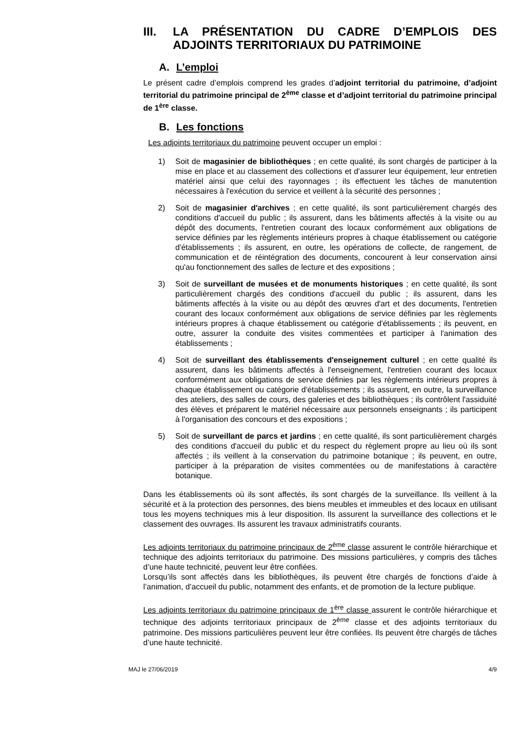III. LA PRÉSENTATION DU CADRE D’EMPLOIS DES ADJOINTS TERRITORIAUX DU PATRIMOINE
A. L’emploi
Le présent cadre d’emplois comprend les grades d’adjoint territorial du patrimoine, d’adjoint territorial du patrimoine principal de 2<sup>ème</sup> classe et d’adjoint territorial du patrimoine principal de 1<sup>ère</sup> classe.
B. Les fonctions
Les adjoints territoriaux du patrimoine peuvent occuper un emploi :
1) Soit de magasinier de bibliothèques ; en cette qualité, ils sont chargés de participer à la mise en place et au classement des collections et d'assurer leur équipement, leur entretien matériel ainsi que celui des rayonnages ; ils effectuent les tâches de manutention nécessaires à l'exécution du service et veillent à la sécurité des personnes ;
2) Soit de magasinier d'archives ; en cette qualité, ils sont particulièrement chargés des conditions d'accueil du public ; ils assurent, dans les bâtiments affectés à la visite ou au dépôt des documents, l'entretien courant des locaux conformément aux obligations de service définies par les règlements intérieurs propres à chaque établissement ou catégorie d'établissements ; ils assurent, en outre, les opérations de collecte, de rangement, de communication et de réintégration des documents, concourent à leur conservation ainsi qu'au fonctionnement des salles de lecture et des expositions ;
3) Soit de surveillant de musées et de monuments historiques ; en cette qualité, ils sont particulièrement chargés des conditions d'accueil du public ; ils assurent, dans les bâtiments affectés à la visite ou au dépôt des œuvres d'art et des documents, l'entretien courant des locaux conformément aux obligations de service définies par les règlements intérieurs propres à chaque établissement ou catégorie d'établissements ; ils peuvent, en outre, assurer la conduite des visites commentées et participer à l'animation des établissements ;
4) Soit de surveillant des établissements d'enseignement culturel ; en cette qualité ils assurent, dans les bâtiments affectés à l'enseignement, l'entretien courant des locaux conformément aux obligations de service définies par les règlements intérieurs propres à chaque établissement ou catégorie d'établissements ; ils assurent, en outre, la surveillance des ateliers, des salles de cours, des galeries et des bibliothèques ; ils contrôlent l'assiduité des élèves et préparent le matériel nécessaire aux personnels enseignants ; ils participent à l'organisation des concours et des expositions ;
5) Soit de surveillant de parcs et jardins ; en cette qualité, ils sont particulièrement chargés des conditions d'accueil du public et du respect du règlement propre au lieu où ils sont affectés ; ils veillent à la conservation du patrimoine botanique ; ils peuvent, en outre, participer à la préparation de visites commentées ou de manifestations à caractère botanique.
Dans les établissements où ils sont affectés, ils sont chargés de la surveillance. Ils veillent à la sécurité et à la protection des personnes, des biens meubles et immeubles et des locaux en utilisant tous les moyens techniques mis à leur disposition. Ils assurent la surveillance des collections et le classement des ouvrages. Ils assurent les travaux administratifs courants.
Les adjoints territoriaux du patrimoine principaux de 2<sup>ème</sup> classe assurent le contrôle hiérarchique et technique des adjoints territoriaux du patrimoine. Des missions particulières, y compris des tâches d’une haute technicité, peuvent leur être confiées.
Lorsqu’ils sont affectés dans les bibliothèques, ils peuvent être chargés de fonctions d’aide à l’animation, d’accueil du public, notamment des enfants, et de promotion de la lecture publique.
Les adjoints territoriaux du patrimoine principaux de 1<sup>ère</sup> classe assurent le contrôle hiérarchique et technique des adjoints territoriaux principaux de 2<sup>ème</sup> classe et des adjoints territoriaux du patrimoine. Des missions particulières peuvent leur être confiées. Ils peuvent être chargés de tâches d’une haute technicité.
MAJ le 27/06/2019 4/9